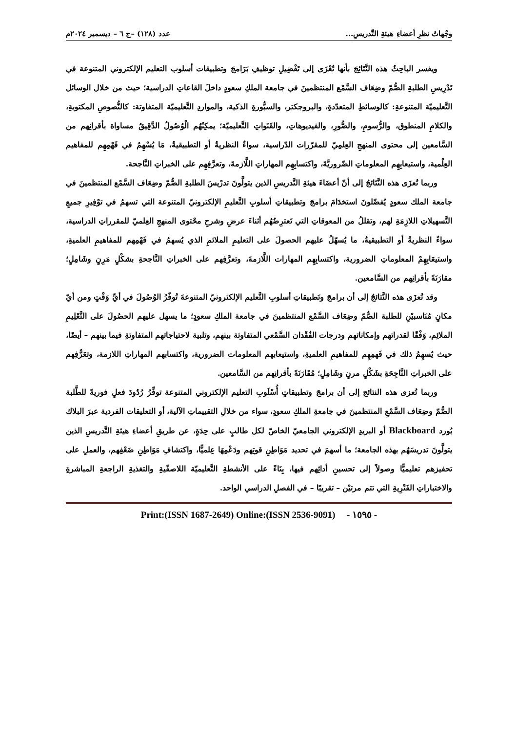وجْهاتُ نظرِ أعضاءِ هيئةِ التَّدريسِ... عدد (١٢٨) –ج ٦ – ديسمبر ٢٠٢٤م
ويفسر الباحِثُ هذه النَّتَائِجَ بأنها تُعْزَى إلى تَفْضِيلِ توظيفِ بَرَامجَ وتطبيقات أسلوب التعليم الإلكتروني المتنوعة في تَدْرِيسِ الطلبةِ الصُّمّ وضِعَاف السَّمْع المنتظمينَ في جامعة الملكِ سعودٍ داخلَ القاعاتِ الدراسية؛ حيث من خلال الوسائل التَّعليميّة المتنوعةِ: كالوسائطِ المتعدّدةِ، والبروجكتر، والسبُّورةِ الذكية، والمواردِ التَّعليميّة المتفاوتة: كالنُّصوصِ المكتوبةِ، والكلامِ المنطوق، والرُّسومِ، والصُّورِ، والفيديوهاتِ، والقَنَواتِ التَّعليميّة؛ يمكِنُهُم الْوُصُولُ الدَّقِيقُ مساواة بأقرانِهم من السَّامعين إلى محتوى المنهجِ العِلمِيّ للمقرّرات الدّراسية، سواءٌ النظريةُ أو التطبيقيةُ، مَا يُسْهِمُ في فَهْمِهِم للمفاهيم العِلْمية، واستيعابِهِم المعلوماتِ الضّروريَّةَ، واكتسابِهِم المهاراتِ اللَّازمةَ، وتعرَّفِهِم على الخبراتِ النَّاجحة.
وربما تُعزَى هذه النَّتَائجُ إلى أنّ أعضَاءَ هيئةِ التَّدريسِ الذين يتولَّونَ تدرْيسَ الطلبةِ الصُّمّ وضِعَاف السَّمْع المنتظمينَ في جامعة الملك سعودٍ يُفضّلونَ استخدَامَ برامجَ وتطبيقاتِ أسلوبِ التَّعليمِ الإلكترونيّ المتنوعة التي تسهمُ في توْفِيرِ جميعِ التَّسهيلاتِ اللازِمَةِ لهم، وتقللُ من المعوقاتِ التي تَعترِضُهُم أثناءَ عرضِ وشرحِ محْتوى المنهجِ العِلميّ للمقرراتِ الدراسية، سواءٌ النظريةُ أو التطبيقيةُ، ما يُسهّلُ عليهم الحصولَ على التعليمِ الملائمِ الذي يُسهمُ في فَهْمِهم للمفاهيمِ العلميةِ، واستيعَابِهِمْ المعلوماتِ الضرورية، واكتسابِهِم المهارات اللَّازمةَ، وتعرَّفِهم على الخبراتِ النَّاجحةِ بشكْلٍ مَرِنٍ وشَامِلٍ؛ مقارَنَةً بأقرانِهم من السَّامعين.
وقد تُعزَى هذه النَّتائجُ إلى أن برامجَ وتَطبيقاتِ أسلوبِ التَّعليم الإلكترونيّ المتنوعةَ تُوفّرُ الوُصُولَ في أيِّ وَقْتٍ ومن أيّ مكانٍ مُنَاسبيْنِ للطلبة الصُّمّ وضِعَاف السَّمْع المنتظمينَ في جامعة الملكِ سعودٍ؛ ما يسهل عليهم الحصُولَ على التَّعْلِيمِ الملائِم، وَفْقًا لقدراتهم وإمكاناتهم ودرجات الفُقْدان السَّمْعي المتفاوتة بينهم، وتلبية لاحتياجاتهم المتفاوتةِ فيما بينهم – أيضًا، حيث يُسهِمُ ذلك في فَهمِهِم للمفاهيمِ العلميةِ، واستيعابهم المعلومات الضرورية، واكتسابهم المهاراتِ اللازمة، وتعَرُّفِهم على الخبراتِ النَّاجِحَةِ بشَكْلٍ مرنٍ وشَامِلٍ؛ مُقَارَنَةً بأقرانِهم من السَّامعين.
وربما تُعزى هذه النتائج إلى أن برامجَ وتطبيقاتٍ أُسْلَوبِ التعليم الإلكتروني المتنوعة توفِّرُ رُدُودَ فعلٍ فوريةً للطَّلبة الصُّمّ وضِعَاف السَّمْعِ المنتظمينَ في جامعةِ الملكِ سعودٍ، سواء من خلالِ التقييماتِ الآلية، أو التعليقات الفردية عبرَ البلاك بُورد Blackboard أو البريدِ الإلكتروني الجامعيّ الخاصّ لكل طالبٍ على حِدَةٍ، عن طريقِ أعضاءِ هيئةِ التَّدريسِ الذين يتولَّونَ تدريسَهُم بهذه الجامعة؛ ما أسهمَ في تحديد مَوَاطِنِ قوتِهم ودَعْمِهَا عِلميًّا، واكتشافِ مَوَاطِنِ ضَعْفِهم، والعملِ على تحفيزهم تعليميًّا وصولاً إلى تحسينِ أدائِهم فيها، بِنَاءً على الأنشطةِ التَّعليميّة اللاصفّيةِ والتغذيةِ الراجعةِ المباشرةِ والاختباراتِ الفَتْرِيةِ التي تتم مرتيْن – تقريبًا – في الفصلِ الدراسي الواحد.
Print:(ISSN 1687-2649) Online:(ISSN 2536-9091) - ١٥٩٥ -